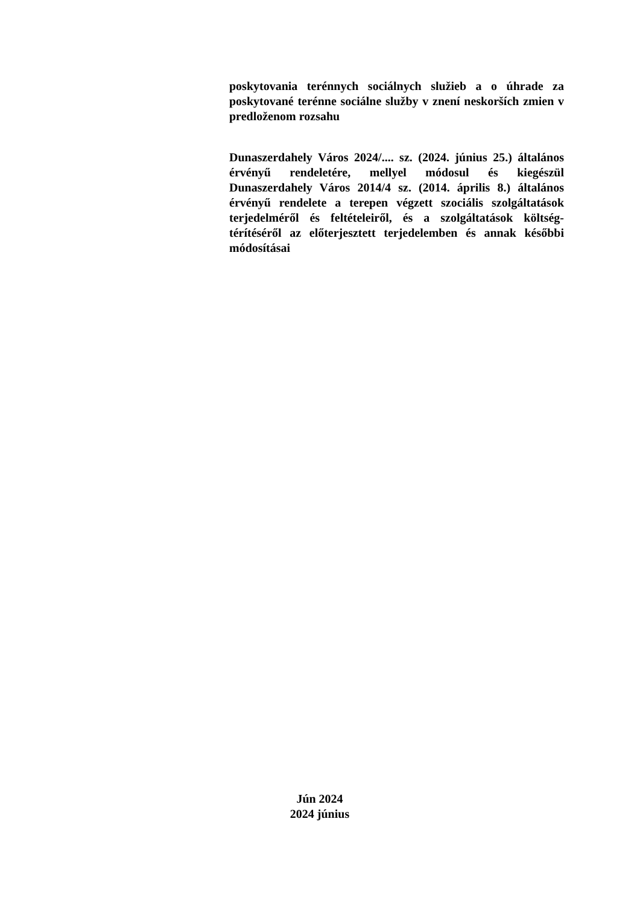poskytovania terénnych sociálnych služieb a o úhrade za poskytované terénne sociálne služby v znení neskorších zmien v predloženom rozsahu
Dunaszerdahely Város 2024/.... sz. (2024. június 25.) általános érvényű rendeletére, mellyel módosul és kiegészül Dunaszerdahely Város 2014/4 sz. (2014. április 8.) általános érvényű rendelete a terepen végzett szociális szolgáltatások terjedelméről és feltételeiről, és a szolgáltatások költség-térítéséről az előterjesztett terjedelemben és annak későbbi módosításai
Jún 2024
2024 június